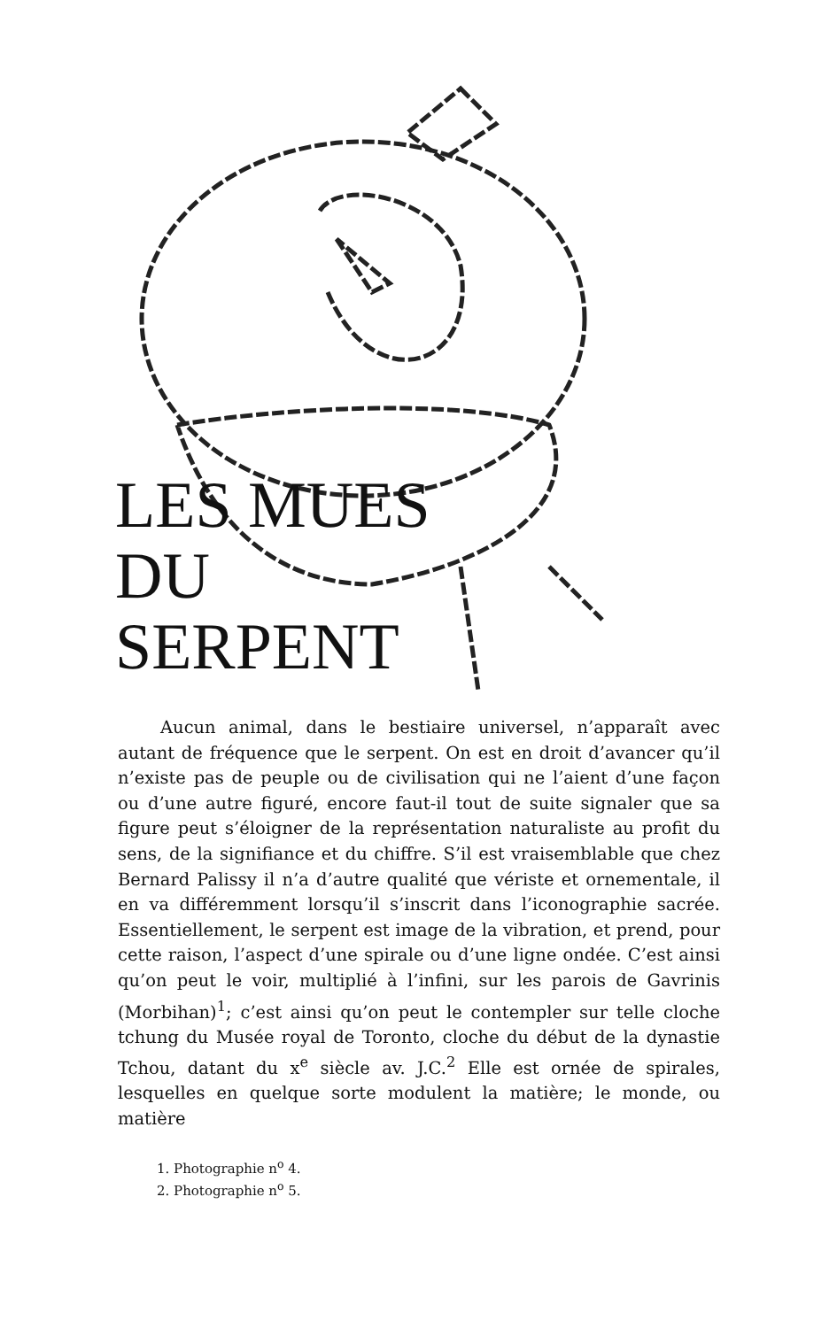LES MUES
DU
SERPENT
Aucun animal, dans le bestiaire universel, n’apparaît avec autant de fréquence que le serpent. On est en droit d’avancer qu’il n’existe pas de peuple ou de civilisation qui ne l’aient d’une façon ou d’une autre figuré, encore faut-il tout de suite signaler que sa figure peut s’éloigner de la représentation naturaliste au profit du sens, de la signifiance et du chiffre. S’il est vraisemblable que chez Bernard Palissy il n’a d’autre qualité que vériste et ornementale, il en va différemment lorsqu’il s’inscrit dans l’iconographie sacrée. Essentiellement, le serpent est image de la vibration, et prend, pour cette raison, l’aspect d’une spirale ou d’une ligne ondée. C’est ainsi qu’on peut le voir, multiplié à l’infini, sur les parois de Gavrinis (Morbihan)<sup>1</sup>; c’est ainsi qu’on peut le contempler sur telle cloche tchung du Musée royal de Toronto, cloche du début de la dynastie Tchou, datant du x<sup>e</sup> siècle av. J.C.<sup>2</sup> Elle est ornée de spirales, lesquelles en quelque sorte modulent la matière; le monde, ou matière
1. Photographie n<sup>o</sup> 4.
2. Photographie n<sup>o</sup> 5.